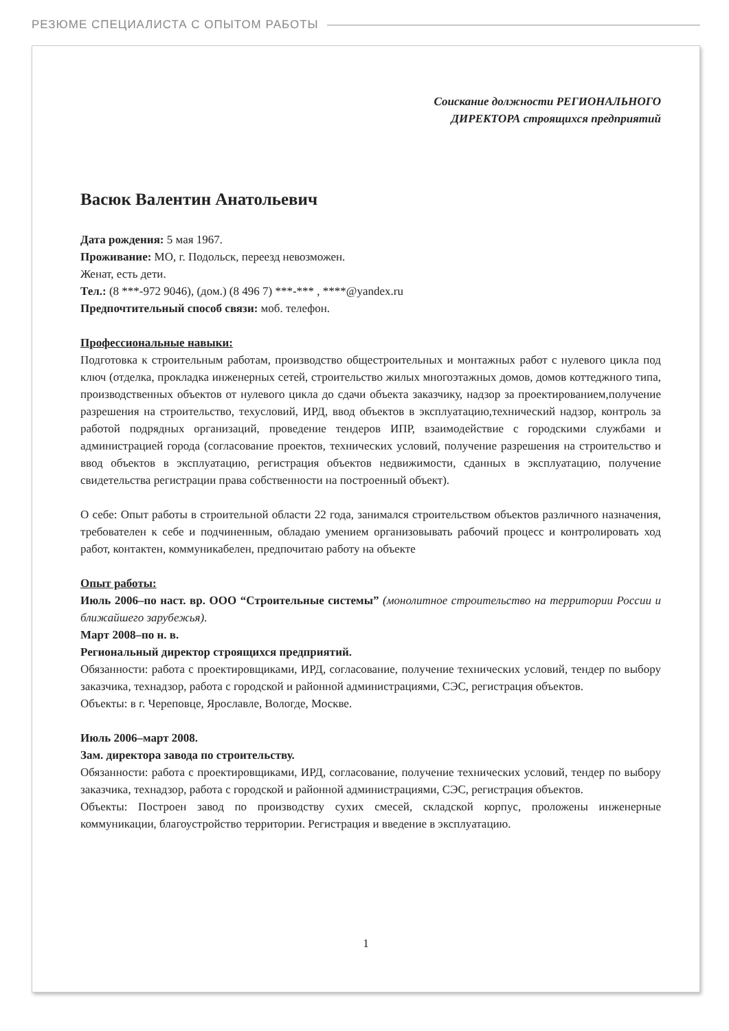РЕЗЮМЕ СПЕЦИАЛИСТА С ОПЫТОМ РАБОТЫ
Соискание должности РЕГИОНАЛЬНОГО
ДИРЕКТОРА строящихся предприятий
Васюк Валентин Анатольевич
Дата рождения: 5 мая 1967.
Проживание: МО, г. Подольск, переезд невозможен.
Женат, есть дети.
Тел.: (8 ***-972 9046), (дом.) (8 496 7) ***-*** , ****@yandex.ru
Предпочтительный способ связи: моб. телефон.
Профессиональные навыки:
Подготовка к строительным работам, производство общестроительных и монтажных работ с нулевого цикла под ключ (отделка, прокладка инженерных сетей, строительство жилых многоэтажных домов, домов коттеджного типа, производственных объектов от нулевого цикла до сдачи объекта заказчику, надзор за проектированием,получение разрешения на строительство, техусловий, ИРД, ввод объектов в эксплуатацию,технический надзор, контроль за работой подрядных организаций, проведение тендеров ИПР, взаимодействие с городскими службами и администрацией города (согласование проектов, технических условий, получение разрешения на строительство и ввод объектов в эксплуатацию, регистрация объектов недвижимости, сданных в эксплуатацию, получение свидетельства регистрации права собственности на построенный объект).
О себе: Опыт работы в строительной области 22 года, занимался строительством объектов различного назначения, требователен к себе и подчиненным, обладаю умением организовывать рабочий процесс и контролировать ход работ, контактен, коммуникабелен, предпочитаю работу на объекте
Опыт работы:
Июль 2006–по наст. вр. ООО “Строительные системы” (монолитное строительство на территории России и ближайшего зарубежья).
Март 2008–по н. в.
Региональный директор строящихся предприятий.
Обязанности: работа с проектировщиками, ИРД, согласование, получение технических условий, тендер по выбору заказчика, технадзор, работа с городской и районной администрациями, СЭС, регистрация объектов.
Объекты: в г. Череповце, Ярославле, Вологде, Москве.
Июль 2006–март 2008.
Зам. директора завода по строительству.
Обязанности: работа с проектировщиками, ИРД, согласование, получение технических условий, тендер по выбору заказчика, технадзор, работа с городской и районной администрациями, СЭС, регистрация объектов.
Объекты: Построен завод по производству сухих смесей, складской корпус, проложены инженерные коммуникации, благоустройство территории. Регистрация и введение в эксплуатацию.
1